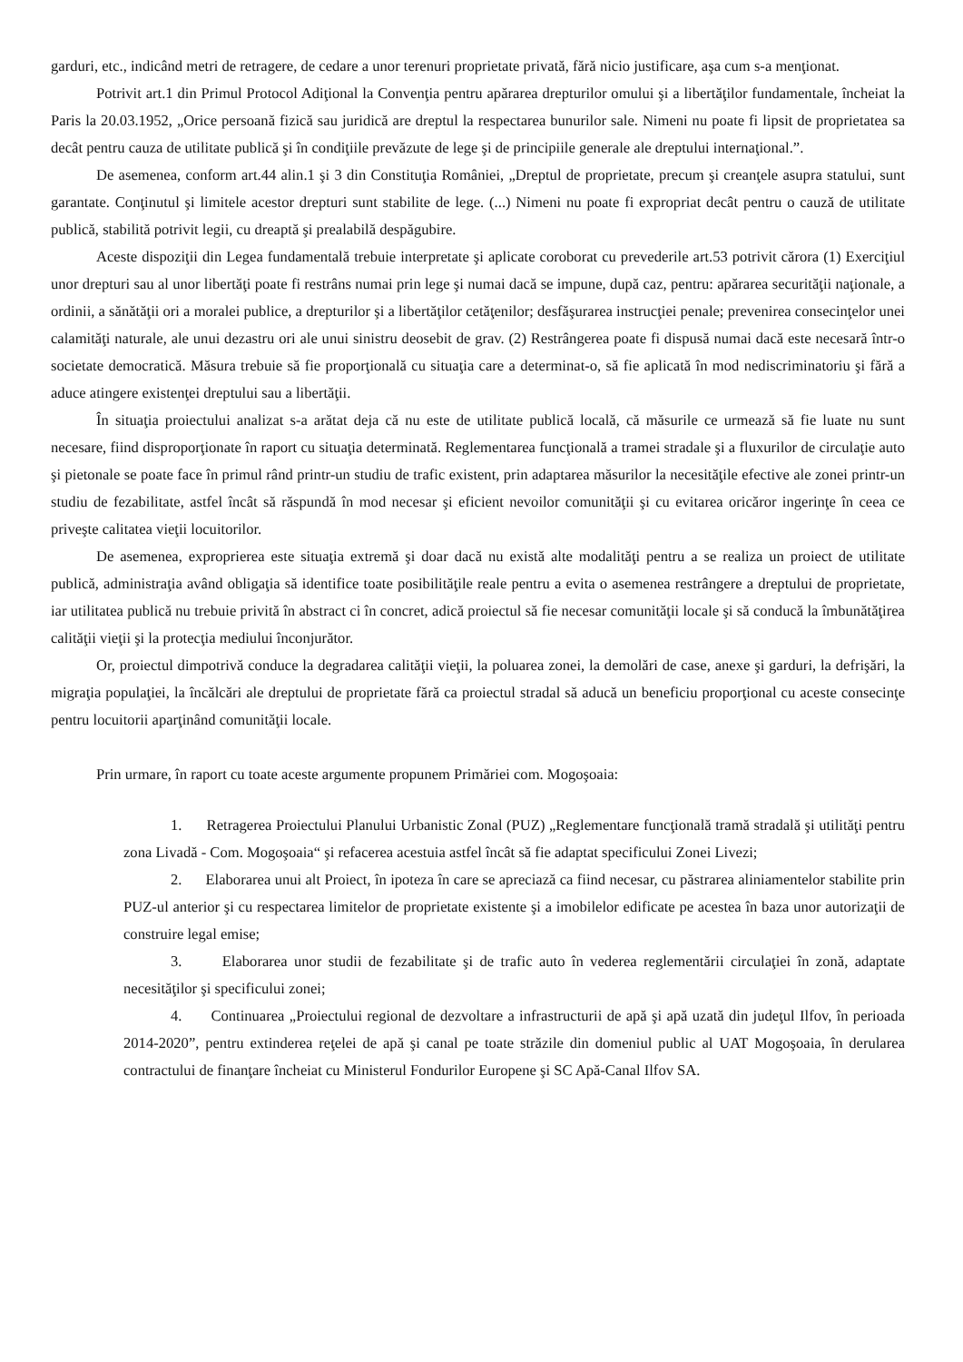garduri, etc., indicând metri de retragere, de cedare a unor terenuri proprietate privată, fără nicio justificare, aşa cum s-a menţionat.
Potrivit art.1 din Primul Protocol Adiţional la Convenţia pentru apărarea drepturilor omului şi a libertăţilor fundamentale, încheiat la Paris la 20.03.1952, „Orice persoană fizică sau juridică are dreptul la respectarea bunurilor sale. Nimeni nu poate fi lipsit de proprietatea sa decât pentru cauza de utilitate publică şi în condiţiile prevăzute de lege şi de principiile generale ale dreptului internaţional.”.
De asemenea, conform art.44 alin.1 şi 3 din Constituţia României, „Dreptul de proprietate, precum şi creanţele asupra statului, sunt garantate. Conţinutul şi limitele acestor drepturi sunt stabilite de lege. (...) Nimeni nu poate fi expropriat decât pentru o cauză de utilitate publică, stabilită potrivit legii, cu dreaptă şi prealabilă despăgubire.
Aceste dispoziţii din Legea fundamentală trebuie interpretate şi aplicate coroborat cu prevederile art.53 potrivit cărora (1) Exerciţiul unor drepturi sau al unor libertăţi poate fi restrâns numai prin lege şi numai dacă se impune, după caz, pentru: apărarea securităţii naţionale, a ordinii, a sănătăţii ori a moralei publice, a drepturilor şi a libertăţilor cetăţenilor; desfăşurarea instrucţiei penale; prevenirea consecinţelor unei calamităţi naturale, ale unui dezastru ori ale unui sinistru deosebit de grav. (2) Restrângerea poate fi dispusă numai dacă este necesară într-o societate democratică. Măsura trebuie să fie proporţională cu situaţia care a determinat-o, să fie aplicată în mod nediscriminatoriu şi fără a aduce atingere existenţei dreptului sau a libertăţii.
În situaţia proiectului analizat s-a arătat deja că nu este de utilitate publică locală, că măsurile ce urmează să fie luate nu sunt necesare, fiind disproporţionate în raport cu situaţia determinată. Reglementarea funcţională a tramei stradale şi a fluxurilor de circulaţie auto şi pietonale se poate face în primul rând printr-un studiu de trafic existent, prin adaptarea măsurilor la necesităţile efective ale zonei printr-un studiu de fezabilitate, astfel încât să răspundă în mod necesar şi eficient nevoilor comunităţii şi cu evitarea oricăror ingerinţe în ceea ce priveşte calitatea vieţii locuitorilor.
De asemenea, exproprierea este situaţia extremă şi doar dacă nu există alte modalităţi pentru a se realiza un proiect de utilitate publică, administraţia având obligaţia să identifice toate posibilităţile reale pentru a evita o asemenea restrângere a dreptului de proprietate, iar utilitatea publică nu trebuie privită în abstract ci în concret, adică proiectul să fie necesar comunităţii locale şi să conducă la îmbunătăţirea calităţii vieţii şi la protecţia mediului înconjurător.
Or, proiectul dimpotrivă conduce la degradarea calităţii vieţii, la poluarea zonei, la demolări de case, anexe şi garduri, la defrişări, la migraţia populaţiei, la încălcări ale dreptului de proprietate fără ca proiectul stradal să aducă un beneficiu proporţional cu aceste consecinţe pentru locuitorii aparţinând comunităţii locale.
Prin urmare, în raport cu toate aceste argumente propunem Primăriei com. Mogoşoaia:
1. Retragerea Proiectului Planului Urbanistic Zonal (PUZ) „Reglementare funcţională tramă stradală şi utilităţi pentru zona Livadă - Com. Mogoşoaia“ şi refacerea acestuia astfel încât să fie adaptat specificului Zonei Livezi;
2. Elaborarea unui alt Proiect, în ipoteza în care se apreciază ca fiind necesar, cu păstrarea aliniamentelor stabilite prin PUZ-ul anterior şi cu respectarea limitelor de proprietate existente şi a imobilelor edificate pe acestea în baza unor autorizaţii de construire legal emise;
3. Elaborarea unor studii de fezabilitate şi de trafic auto în vederea reglementării circulaţiei în zonă, adaptate necesităţilor şi specificului zonei;
4. Continuarea „Proiectului regional de dezvoltare a infrastructurii de apă şi apă uzată din judeţul Ilfov, în perioada 2014-2020”, pentru extinderea reţelei de apă şi canal pe toate străzile din domeniul public al UAT Mogoşoaia, în derularea contractului de finanţare încheiat cu Ministerul Fondurilor Europene şi SC Apă-Canal Ilfov SA.